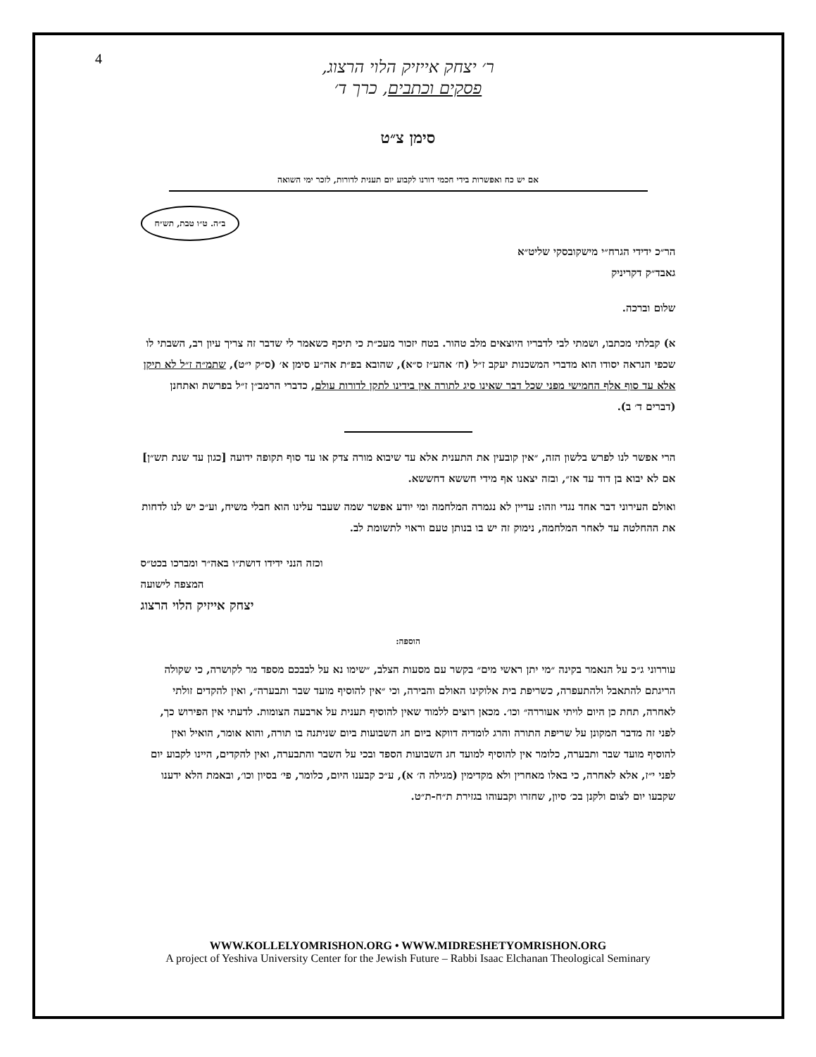4
ר׳ יצחק אייזיק הלוי הרצוג,
פסקים וכתבים, כרך ד׳
סימן צ״ט
אם יש כח ואפשרות בידי חכמי דורנו לקבוע יום תענית לדורות, לזכר ימי השואה
ב״ה. ט״ו טבת, תש״ח
הר״כ ידידי הגרח״י מישקובסקי שליט״א
גאבד״ק דקריניק
שלום וברכה.
א) קבלתי מכתבו, ושמתי לבי לדבריו היוצאים מלב טהור. בטח יזכור מעכ״ת כי תיכף כשאמר לי שדבר זה צריך עיון רב, השבתי לו שכפי הנראה יסודו הוא מדברי המשכנות יעקב ז״ל (ח׳ אהע״ז ס״א), שהובא בפ״ת אה״ע סימן א׳ (ס״ק י״ט), שתמ״ה ז״ל לא תיקן אלא עד סוף אלף החמישי מפני שכל דבר שאינו סיג לתורה אין בידינו לתקן לדורות עולם, כדברי הרמב״ן ז״ל בפרשת ואתחנן (דברים ד׳ ב).
הרי אפשר לנו לפרש בלשון הזה, ״אין קובעין את התענית אלא עד שיבוא מורה צדק או עד סוף תקופה ידועה [כגון עד שנת תש״ן] אם לא יבוא בן דוד עד אז״, ובזה יצאנו אף מידי חששא דחששא.
ואולם העירוני דבר אחד נגדי וזהו: עדיין לא נגמרה המלחמה ומי יודע אפשר שמה שעבר עלינו הוא חבלי משיח, וע״כ יש לנו לדחות את ההחלטה עד לאחר המלחמה, נימוק זה יש בו בנותן טעם וראוי לתשומת לב.
וכזה הנני ידידו דושת״ו באה״ר ומברכו בכט״ס
המצפה לישועה
יצחק אייזיק הלוי הרצוג
הוספה:
עוררוני ג״כ על הנאמר בקינה ״מי יתן ראשי מים״ בקשר עם מסעות הצלב, ״שימו נא על לבבכם מספד מר לקושרה, כי שקולה הריגתם להתאבל ולהתעפרה, כשריפת בית אלוקינו האולם והבירה, וכי ״אין להוסיף מועד שבר ותבערה״, ואין להקדים זולתי לאחרה, תחת כן היום לויתי אעוררה״ וכו׳. מכאן רוצים ללמוד שאין להוסיף תענית על ארבעה הצומות. לדעתי אין הפירוש כך, לפני זה מדבר המקונן על שריפת התורה והרג לומדיה דווקא ביום חג השבועות ביום שניתנה בו תורה, והוא אומר, הואיל ואין להוסיף מועד שבר ותבערה, כלומר אין להוסיף למועד חג השבועות הספד ובכי על השבר והתבערה, ואין להקדים, היינו לקבוע יום לפני י״ז, אלא לאחרה, כי באלו מאחרין ולא מקדימין (מגילה ה׳ א), ע״כ קבענו היום, כלומר, פי׳ בסיון וכו׳, ובאמת הלא ידענו שקבעו יום לצום ולקנן בכ׳ סיון, שחזרו וקבעוהו בגזירת ת״ח-ת״ט.
WWW.KOLLELYOMRISHON.ORG • WWW.MIDRESHETYOMRISHON.ORG
A project of Yeshiva University Center for the Jewish Future – Rabbi Isaac Elchanan Theological Seminary